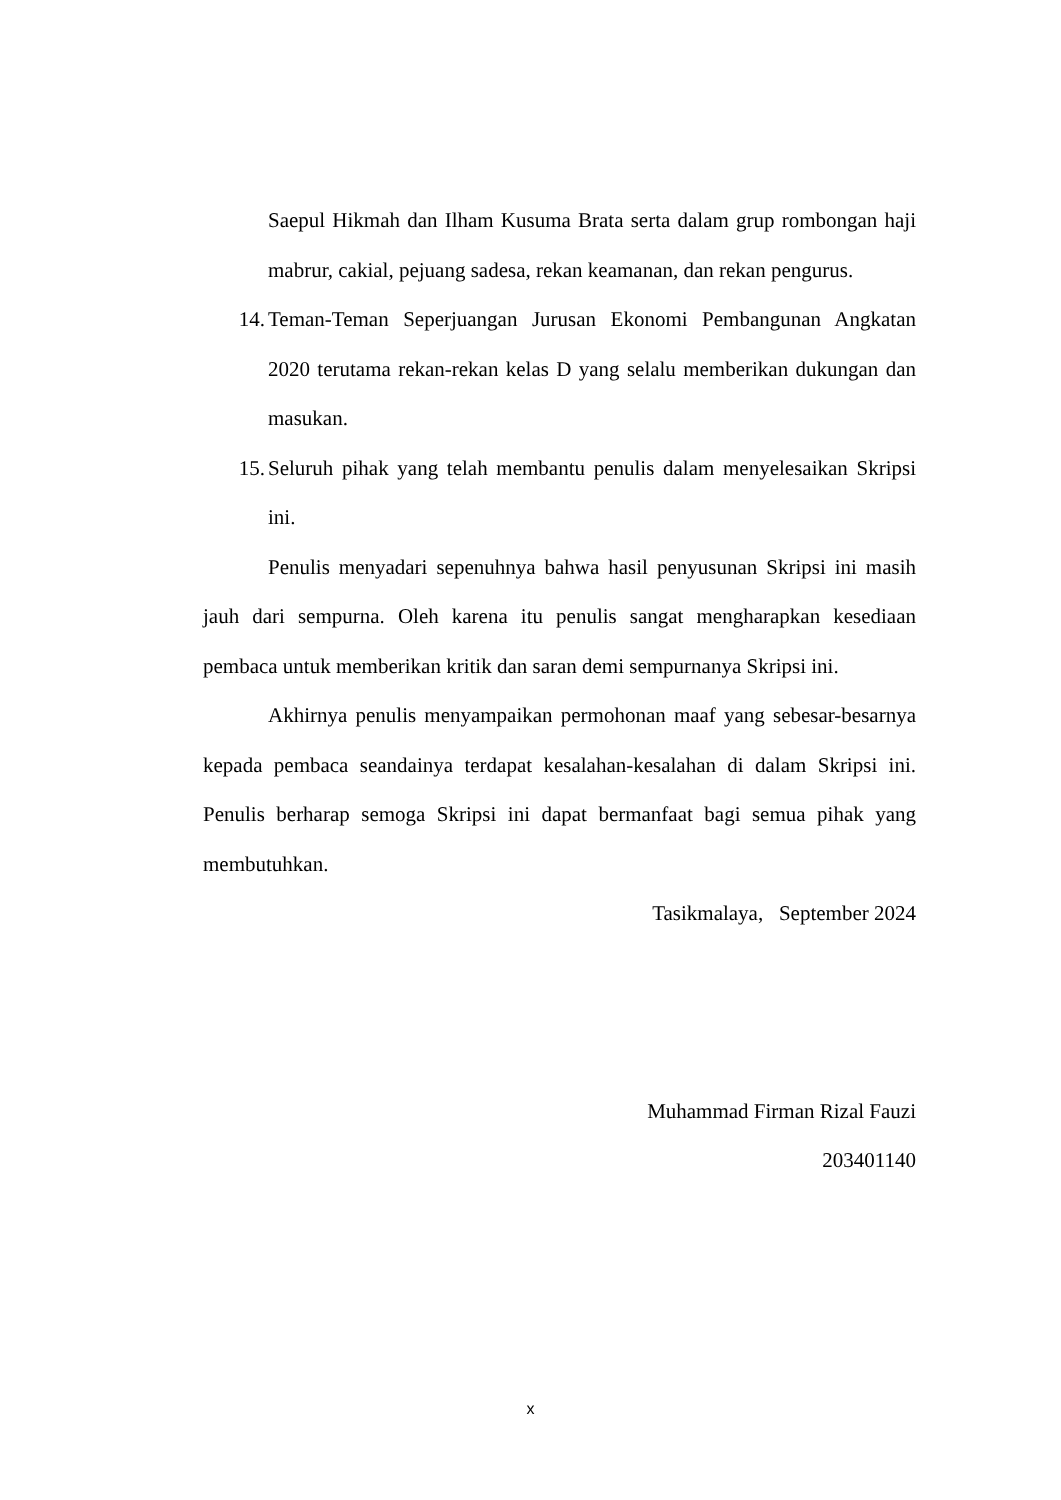Saepul Hikmah dan Ilham Kusuma Brata serta dalam grup rombongan haji mabrur, cakial, pejuang sadesa, rekan keamanan, dan rekan pengurus.
14. Teman-Teman Seperjuangan Jurusan Ekonomi Pembangunan Angkatan 2020 terutama rekan-rekan kelas D yang selalu memberikan dukungan dan masukan.
15. Seluruh pihak yang telah membantu penulis dalam menyelesaikan Skripsi ini.
Penulis menyadari sepenuhnya bahwa hasil penyusunan Skripsi ini masih jauh dari sempurna. Oleh karena itu penulis sangat mengharapkan kesediaan pembaca untuk memberikan kritik dan saran demi sempurnanya Skripsi ini.
Akhirnya penulis menyampaikan permohonan maaf yang sebesar-besarnya kepada pembaca seandainya terdapat kesalahan-kesalahan di dalam Skripsi ini. Penulis berharap semoga Skripsi ini dapat bermanfaat bagi semua pihak yang membutuhkan.
Tasikmalaya, September 2024
Muhammad Firman Rizal Fauzi
203401140
x